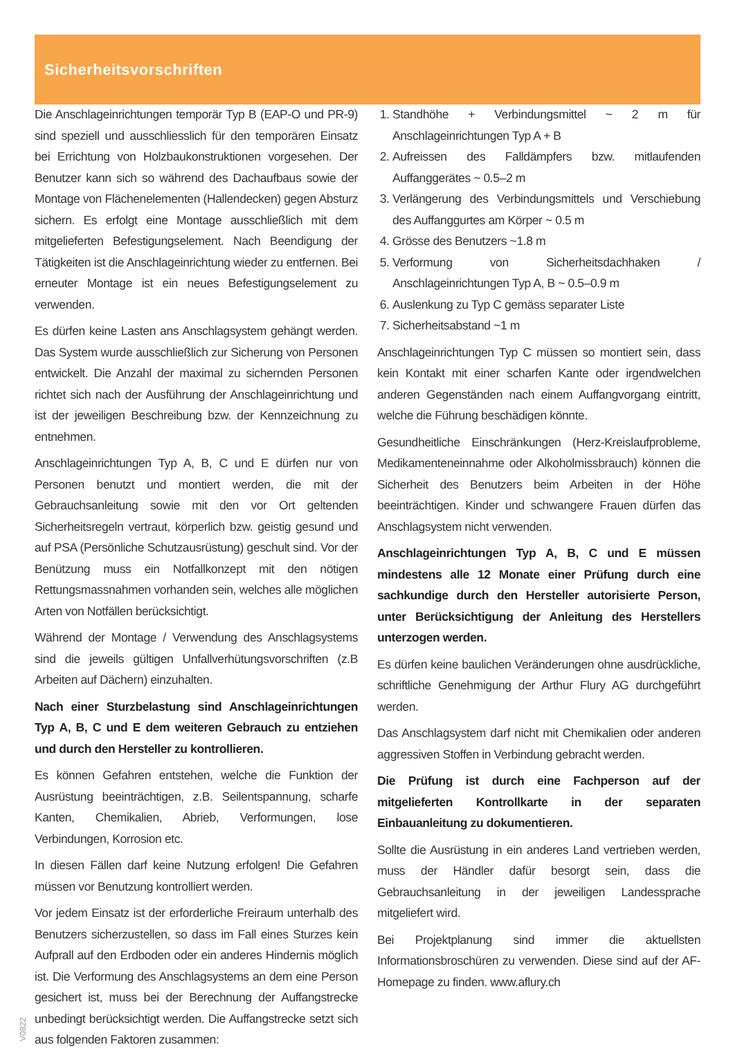Sicherheitsvorschriften
Die Anschlageinrichtungen temporär Typ B (EAP-O und PR-9) sind speziell und ausschliesslich für den temporären Einsatz bei Errichtung von Holzbaukonstruktionen vorgesehen. Der Benutzer kann sich so während des Dachaufbaus sowie der Montage von Flächenelementen (Hallendecken) gegen Absturz sichern. Es erfolgt eine Montage ausschließlich mit dem mitgelieferten Befestigungselement. Nach Beendigung der Tätigkeiten ist die Anschlageinrichtung wieder zu entfernen. Bei erneuter Montage ist ein neues Befestigungselement zu verwenden.
Es dürfen keine Lasten ans Anschlagsystem gehängt werden. Das System wurde ausschließlich zur Sicherung von Personen entwickelt. Die Anzahl der maximal zu sichernden Personen richtet sich nach der Ausführung der Anschlageinrichtung und ist der jeweiligen Beschreibung bzw. der Kennzeichnung zu entnehmen.
Anschlageinrichtungen Typ A, B, C und E dürfen nur von Personen benutzt und montiert werden, die mit der Gebrauchsanleitung sowie mit den vor Ort geltenden Sicherheitsregeln vertraut, körperlich bzw. geistig gesund und auf PSA (Persönliche Schutzausrüstung) geschult sind. Vor der Benützung muss ein Notfallkonzept mit den nötigen Rettungsmassnahmen vorhanden sein, welches alle möglichen Arten von Notfällen berücksichtigt.
Während der Montage / Verwendung des Anschlagsystems sind die jeweils gültigen Unfallverhütungsvorschriften (z.B Arbeiten auf Dächern) einzuhalten.
Nach einer Sturzbelastung sind Anschlageinrichtungen Typ A, B, C und E dem weiteren Gebrauch zu entziehen und durch den Hersteller zu kontrollieren.
Es können Gefahren entstehen, welche die Funktion der Ausrüstung beeinträchtigen, z.B. Seilentspannung, scharfe Kanten, Chemikalien, Abrieb, Verformungen, lose Verbindungen, Korrosion etc.
In diesen Fällen darf keine Nutzung erfolgen! Die Gefahren müssen vor Benutzung kontrolliert werden.
Vor jedem Einsatz ist der erforderliche Freiraum unterhalb des Benutzers sicherzustellen, so dass im Fall eines Sturzes kein Aufprall auf den Erdboden oder ein anderes Hindernis möglich ist. Die Verformung des Anschlagsystems an dem eine Person gesichert ist, muss bei der Berechnung der Auffangstrecke unbedingt berücksichtigt werden. Die Auffangstrecke setzt sich aus folgenden Faktoren zusammen:
1. Standhöhe + Verbindungsmittel ~ 2 m für Anschlageinrichtungen Typ A + B
2. Aufreissen des Falldämpfers bzw. mitlaufenden Auffanggerätes ~ 0.5–2 m
3. Verlängerung des Verbindungsmittels und Verschiebung des Auffanggurtes am Körper ~ 0.5 m
4. Grösse des Benutzers ~1.8 m
5. Verformung von Sicherheitsdachhaken / Anschlageinrichtungen Typ A, B ~ 0.5–0.9 m
6. Auslenkung zu Typ C gemäss separater Liste
7. Sicherheitsabstand ~1 m
Anschlageinrichtungen Typ C müssen so montiert sein, dass kein Kontakt mit einer scharfen Kante oder irgendwelchen anderen Gegenständen nach einem Auffangvorgang eintritt, welche die Führung beschädigen könnte.
Gesundheitliche Einschränkungen (Herz-Kreislaufprobleme, Medikamenteneinnahme oder Alkoholmissbrauch) können die Sicherheit des Benutzers beim Arbeiten in der Höhe beeinträchtigen. Kinder und schwangere Frauen dürfen das Anschlagsystem nicht verwenden.
Anschlageinrichtungen Typ A, B, C und E müssen mindestens alle 12 Monate einer Prüfung durch eine sachkundige durch den Hersteller autorisierte Person, unter Berücksichtigung der Anleitung des Herstellers unterzogen werden.
Es dürfen keine baulichen Veränderungen ohne ausdrückliche, schriftliche Genehmigung der Arthur Flury AG durchgeführt werden.
Das Anschlagsystem darf nicht mit Chemikalien oder anderen aggressiven Stoffen in Verbindung gebracht werden.
Die Prüfung ist durch eine Fachperson auf der mitgelieferten Kontrollkarte in der separaten Einbauanleitung zu dokumentieren.
Sollte die Ausrüstung in ein anderes Land vertrieben werden, muss der Händler dafür besorgt sein, dass die Gebrauchsanleitung in der jeweiligen Landessprache mitgeliefert wird.
Bei Projektplanung sind immer die aktuellsten Informationsbroschüren zu verwenden. Diese sind auf der AF-Homepage zu finden. www.aflury.ch
V0822